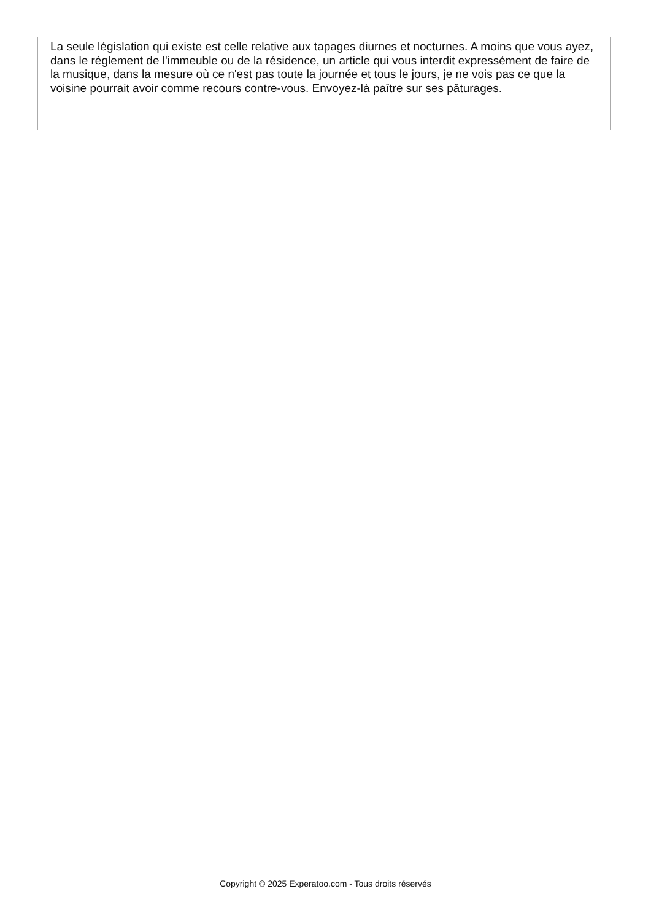La seule législation qui existe est celle relative aux tapages diurnes et nocturnes. A moins que vous ayez, dans le réglement de l'immeuble ou de la résidence, un article qui vous interdit expressément de faire de la musique, dans la mesure où ce n'est pas toute la journée et tous le jours, je ne vois pas ce que la voisine pourrait avoir comme recours contre-vous. Envoyez-là paître sur ses pâturages.
Copyright © 2025 Experatoo.com - Tous droits réservés